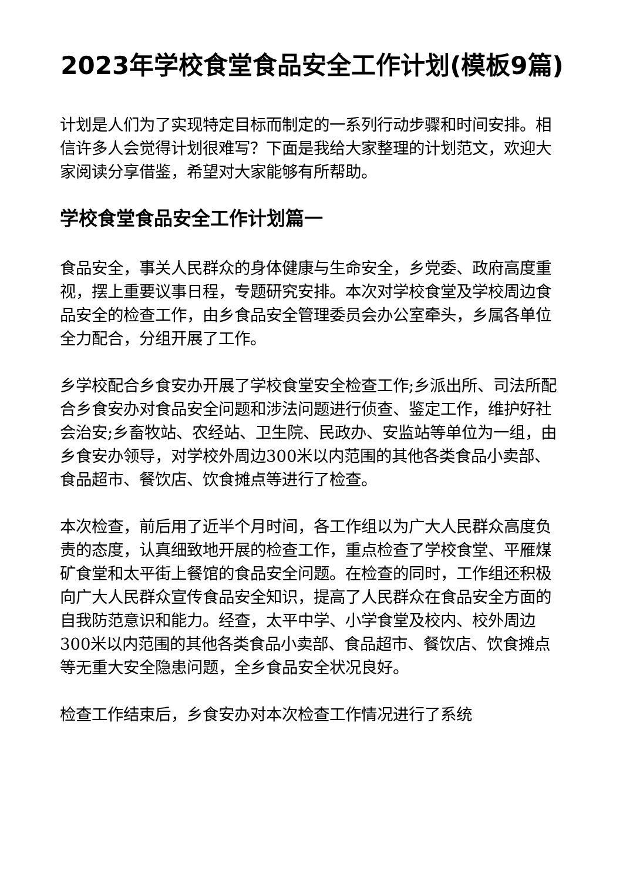2023年学校食堂食品安全工作计划(模板9篇)
计划是人们为了实现特定目标而制定的一系列行动步骤和时间安排。相信许多人会觉得计划很难写？下面是我给大家整理的计划范文，欢迎大家阅读分享借鉴，希望对大家能够有所帮助。
学校食堂食品安全工作计划篇一
食品安全，事关人民群众的身体健康与生命安全，乡党委、政府高度重视，摆上重要议事日程，专题研究安排。本次对学校食堂及学校周边食品安全的检查工作，由乡食品安全管理委员会办公室牵头，乡属各单位全力配合，分组开展了工作。
乡学校配合乡食安办开展了学校食堂安全检查工作;乡派出所、司法所配合乡食安办对食品安全问题和涉法问题进行侦查、鉴定工作，维护好社会治安;乡畜牧站、农经站、卫生院、民政办、安监站等单位为一组，由乡食安办领导，对学校外周边300米以内范围的其他各类食品小卖部、食品超市、餐饮店、饮食摊点等进行了检查。
本次检查，前后用了近半个月时间，各工作组以为广大人民群众高度负责的态度，认真细致地开展的检查工作，重点检查了学校食堂、平雁煤矿食堂和太平街上餐馆的食品安全问题。在检查的同时，工作组还积极向广大人民群众宣传食品安全知识，提高了人民群众在食品安全方面的自我防范意识和能力。经查，太平中学、小学食堂及校内、校外周边300米以内范围的其他各类食品小卖部、食品超市、餐饮店、饮食摊点等无重大安全隐患问题，全乡食品安全状况良好。
检查工作结束后，乡食安办对本次检查工作情况进行了系统